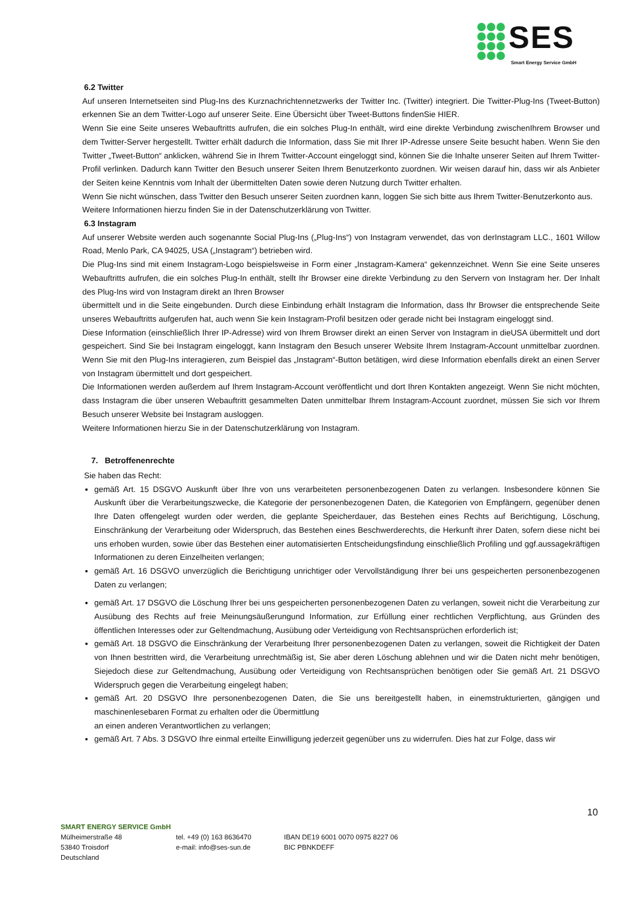SES
Smart Energy Service GmbH
6.2 Twitter
Auf unseren Internetseiten sind Plug-Ins des Kurznachrichtennetzwerks der Twitter Inc. (Twitter) integriert. Die Twitter-Plug-Ins (Tweet-Button) erkennen Sie an dem Twitter-Logo auf unserer Seite. Eine Übersicht über Tweet-Buttons findenSie HIER.
Wenn Sie eine Seite unseres Webauftritts aufrufen, die ein solches Plug-In enthält, wird eine direkte Verbindung zwischenIhrem Browser und dem Twitter-Server hergestellt. Twitter erhält dadurch die Information, dass Sie mit Ihrer IP-Adresse unsere Seite besucht haben. Wenn Sie den Twitter „Tweet-Button“ anklicken, während Sie in Ihrem Twitter-Account eingeloggt sind, können Sie die Inhalte unserer Seiten auf Ihrem Twitter-Profil verlinken. Dadurch kann Twitter den Besuch unserer Seiten Ihrem Benutzerkonto zuordnen. Wir weisen darauf hin, dass wir als Anbieter der Seiten keine Kenntnis vom Inhalt der übermittelten Daten sowie deren Nutzung durch Twitter erhalten.
Wenn Sie nicht wünschen, dass Twitter den Besuch unserer Seiten zuordnen kann, loggen Sie sich bitte aus Ihrem Twitter-Benutzerkonto aus.
Weitere Informationen hierzu finden Sie in der Datenschutzerklärung von Twitter.
6.3 Instagram
Auf unserer Website werden auch sogenannte Social Plug-Ins („Plug-Ins“) von Instagram verwendet, das von derInstagram LLC., 1601 Willow Road, Menlo Park, CA 94025, USA („Instagram“) betrieben wird.
Die Plug-Ins sind mit einem Instagram-Logo beispielsweise in Form einer „Instagram-Kamera“ gekennzeichnet. Wenn Sie eine Seite unseres Webauftritts aufrufen, die ein solches Plug-In enthält, stellt Ihr Browser eine direkte Verbindung zu den Servern von Instagram her. Der Inhalt des Plug-Ins wird von Instagram direkt an Ihren Browser
übermittelt und in die Seite eingebunden. Durch diese Einbindung erhält Instagram die Information, dass Ihr Browser die entsprechende Seite unseres Webauftritts aufgerufen hat, auch wenn Sie kein Instagram-Profil besitzen oder gerade nicht bei Instagram eingeloggt sind.
Diese Information (einschließlich Ihrer IP-Adresse) wird von Ihrem Browser direkt an einen Server von Instagram in dieUSA übermittelt und dort gespeichert. Sind Sie bei Instagram eingeloggt, kann Instagram den Besuch unserer Website Ihrem Instagram-Account unmittelbar zuordnen. Wenn Sie mit den Plug-Ins interagieren, zum Beispiel das „Instagram“-Button betätigen, wird diese Information ebenfalls direkt an einen Server von Instagram übermittelt und dort gespeichert.
Die Informationen werden außerdem auf Ihrem Instagram-Account veröffentlicht und dort Ihren Kontakten angezeigt. Wenn Sie nicht möchten, dass Instagram die über unseren Webauftritt gesammelten Daten unmittelbar Ihrem Instagram-Account zuordnet, müssen Sie sich vor Ihrem Besuch unserer Website bei Instagram ausloggen.
Weitere Informationen hierzu Sie in der Datenschutzerklärung von Instagram.
7. Betroffenenrechte
Sie haben das Recht:
gemäß Art. 15 DSGVO Auskunft über Ihre von uns verarbeiteten personenbezogenen Daten zu verlangen. Insbesondere können Sie Auskunft über die Verarbeitungszwecke, die Kategorie der personenbezogenen Daten, die Kategorien von Empfängern, gegenüber denen Ihre Daten offengelegt wurden oder werden, die geplante Speicherdauer, das Bestehen eines Rechts auf Berichtigung, Löschung, Einschränkung der Verarbeitung oder Widerspruch, das Bestehen eines Beschwerderechts, die Herkunft ihrer Daten, sofern diese nicht bei uns erhoben wurden, sowie über das Bestehen einer automatisierten Entscheidungsfindung einschließlich Profiling und ggf.aussagekräftigen Informationen zu deren Einzelheiten verlangen;
gemäß Art. 16 DSGVO unverzüglich die Berichtigung unrichtiger oder Vervollständigung Ihrer bei uns gespeicherten personenbezogenen Daten zu verlangen;
gemäß Art. 17 DSGVO die Löschung Ihrer bei uns gespeicherten personenbezogenen Daten zu verlangen, soweit nicht die Verarbeitung zur Ausübung des Rechts auf freie Meinungsäußerungund Information, zur Erfüllung einer rechtlichen Verpflichtung, aus Gründen des öffentlichen Interesses oder zur Geltendmachung, Ausübung oder Verteidigung von Rechtsansprüchen erforderlich ist;
gemäß Art. 18 DSGVO die Einschränkung der Verarbeitung Ihrer personenbezogenen Daten zu verlangen, soweit die Richtigkeit der Daten von Ihnen bestritten wird, die Verarbeitung unrechtmäßig ist, Sie aber deren Löschung ablehnen und wir die Daten nicht mehr benötigen, Siejedoch diese zur Geltendmachung, Ausübung oder Verteidigung von Rechtsansprüchen benötigen oder Sie gemäß Art. 21 DSGVO Widerspruch gegen die Verarbeitung eingelegt haben;
gemäß Art. 20 DSGVO Ihre personenbezogenen Daten, die Sie uns bereitgestellt haben, in einemstrukturierten, gängigen und maschinenlesebaren Format zu erhalten oder die Übermittlung
an einen anderen Verantwortlichen zu verlangen;
gemäß Art. 7 Abs. 3 DSGVO Ihre einmal erteilte Einwilligung jederzeit gegenüber uns zu widerrufen. Dies hat zur Folge, dass wir
10
SMART ENERGY SERVICE GmbH
Mülheimerstraße 48 tel. +49 (0) 163 8636470 IBAN DE19 6001 0070 0975 8227 06
53840 Troisdorf e-mail: info@ses-sun.de BIC PBNKDEFF
Deutschland